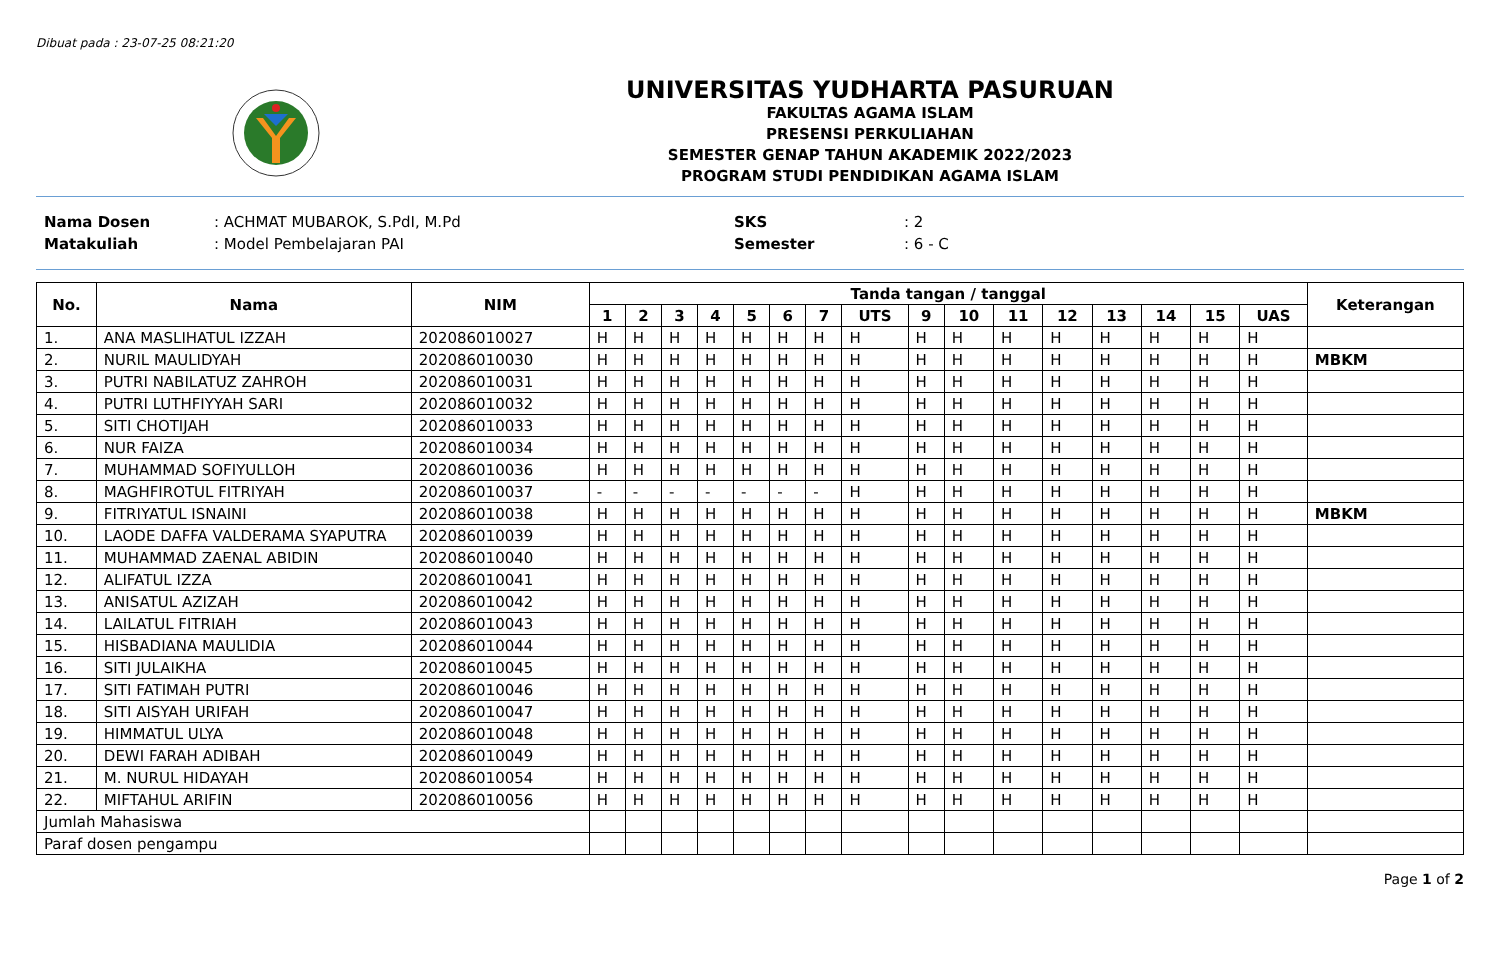Dibuat pada : 23-07-25 08:21:20
UNIVERSITAS YUDHARTA PASURUAN
FAKULTAS AGAMA ISLAM
PRESENSI PERKULIAHAN
SEMESTER GENAP TAHUN AKADEMIK 2022/2023
PROGRAM STUDI PENDIDIKAN AGAMA ISLAM
Nama Dosen
Matakuliah
: ACHMAT MUBAROK, S.PdI, M.Pd
: Model Pembelajaran PAI
SKS
Semester
: 2
: 6 - C
| No. | Nama | NIM | Tanda tangan / tanggal | | | | | | | | | | | | | | | | Keterangan |
| --- | --- | --- | --- | --- | --- | --- | --- | --- | --- | --- | --- | --- | --- | --- | --- | --- | --- | --- | --- |
| | | | 1 | 2 | 3 | 4 | 5 | 6 | 7 | UTS | 9 | 10 | 11 | 12 | 13 | 14 | 15 | UAS | |
| 1. | ANA MASLIHATUL IZZAH | 202086010027 | H | H | H | H | H | H | H | H | H | H | H | H | H | H | H | H | |
| 2. | NURIL MAULIDYAH | 202086010030 | H | H | H | H | H | H | H | H | H | H | H | H | H | H | H | H | MBKM |
| 3. | PUTRI NABILATUZ ZAHROH | 202086010031 | H | H | H | H | H | H | H | H | H | H | H | H | H | H | H | H | |
| 4. | PUTRI LUTHFIYYAH SARI | 202086010032 | H | H | H | H | H | H | H | H | H | H | H | H | H | H | H | H | |
| 5. | SITI CHOTIJAH | 202086010033 | H | H | H | H | H | H | H | H | H | H | H | H | H | H | H | H | |
| 6. | NUR FAIZA | 202086010034 | H | H | H | H | H | H | H | H | H | H | H | H | H | H | H | H | |
| 7. | MUHAMMAD SOFIYULLOH | 202086010036 | H | H | H | H | H | H | H | H | H | H | H | H | H | H | H | H | |
| 8. | MAGHFIROTUL FITRIYAH | 202086010037 | - | - | - | - | - | - | - | H | H | H | H | H | H | H | H | H | |
| 9. | FITRIYATUL ISNAINI | 202086010038 | H | H | H | H | H | H | H | H | H | H | H | H | H | H | H | H | MBKM |
| 10. | LAODE DAFFA VALDERAMA SYAPUTRA | 202086010039 | H | H | H | H | H | H | H | H | H | H | H | H | H | H | H | H | |
| 11. | MUHAMMAD ZAENAL ABIDIN | 202086010040 | H | H | H | H | H | H | H | H | H | H | H | H | H | H | H | H | |
| 12. | ALIFATUL IZZA | 202086010041 | H | H | H | H | H | H | H | H | H | H | H | H | H | H | H | H | |
| 13. | ANISATUL AZIZAH | 202086010042 | H | H | H | H | H | H | H | H | H | H | H | H | H | H | H | H | |
| 14. | LAILATUL FITRIAH | 202086010043 | H | H | H | H | H | H | H | H | H | H | H | H | H | H | H | H | |
| 15. | HISBADIANA MAULIDIA | 202086010044 | H | H | H | H | H | H | H | H | H | H | H | H | H | H | H | H | |
| 16. | SITI JULAIKHA | 202086010045 | H | H | H | H | H | H | H | H | H | H | H | H | H | H | H | H | |
| 17. | SITI FATIMAH PUTRI | 202086010046 | H | H | H | H | H | H | H | H | H | H | H | H | H | H | H | H | |
| 18. | SITI AISYAH URIFAH | 202086010047 | H | H | H | H | H | H | H | H | H | H | H | H | H | H | H | H | |
| 19. | HIMMATUL ULYA | 202086010048 | H | H | H | H | H | H | H | H | H | H | H | H | H | H | H | H | |
| 20. | DEWI FARAH ADIBAH | 202086010049 | H | H | H | H | H | H | H | H | H | H | H | H | H | H | H | H | |
| 21. | M. NURUL HIDAYAH | 202086010054 | H | H | H | H | H | H | H | H | H | H | H | H | H | H | H | H | |
| 22. | MIFTAHUL ARIFIN | 202086010056 | H | H | H | H | H | H | H | H | H | H | H | H | H | H | H | H | |
| Jumlah Mahasiswa | | | | | | | | | | | | | | | | | | | |
| Paraf dosen pengampu | | | | | | | | | | | | | | | | | | | |
Page 1 of 2